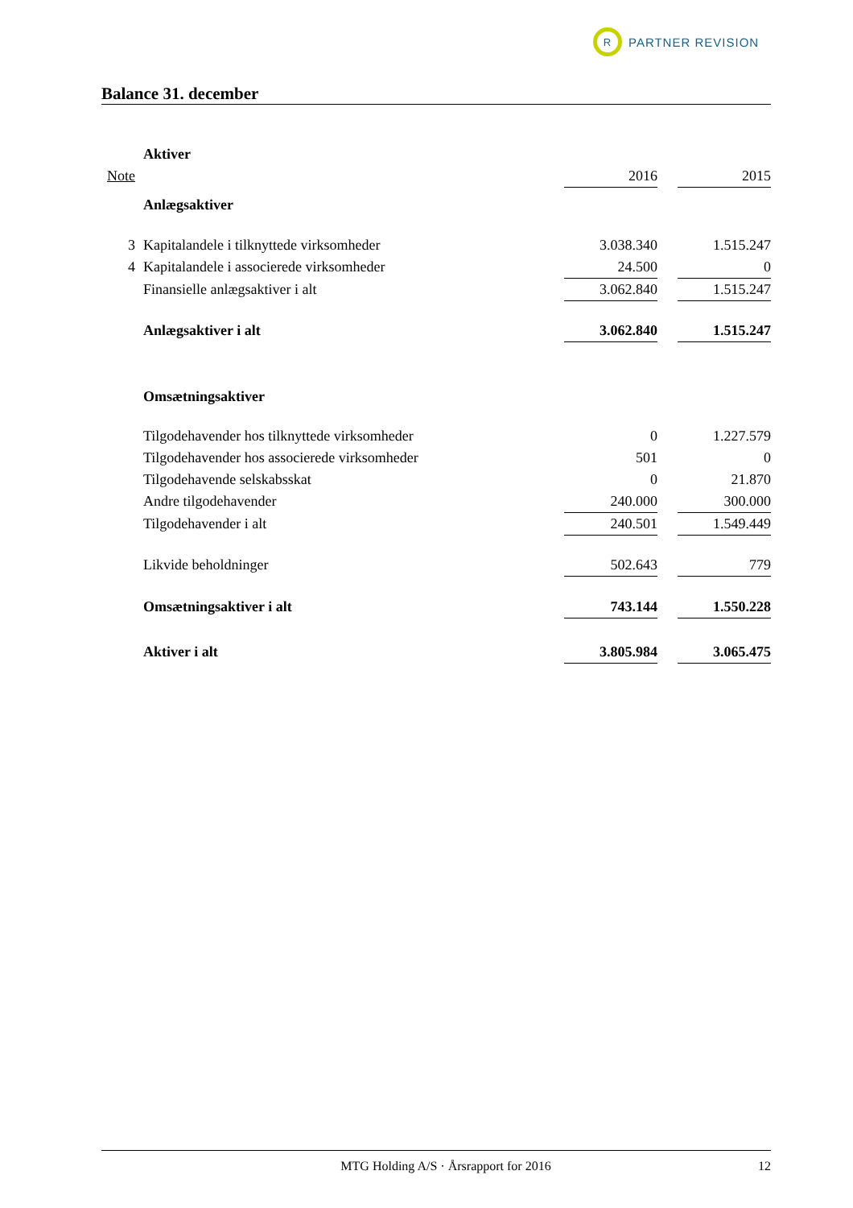R
PARTNER REVISION
Balance 31. december
| | Aktiver | | | |
| Note | | 2016 | | 2015 |
| | Anlægsaktiver | | | |
| 3 | Kapitalandele i tilknyttede virksomheder | 3.038.340 | | 1.515.247 |
| 4 | Kapitalandele i associerede virksomheder | 24.500 | | 0 |
| | Finansielle anlægsaktiver i alt | 3.062.840 | | 1.515.247 |
| | Anlægsaktiver i alt | 3.062.840 | | 1.515.247 |
| | Omsætningsaktiver | | | |
| | Tilgodehavender hos tilknyttede virksomheder | 0 | | 1.227.579 |
| | Tilgodehavender hos associerede virksomheder | 501 | | 0 |
| | Tilgodehavende selskabsskat | 0 | | 21.870 |
| | Andre tilgodehavender | 240.000 | | 300.000 |
| | Tilgodehavender i alt | 240.501 | | 1.549.449 |
| | Likvide beholdninger | 502.643 | | 779 |
| | Omsætningsaktiver i alt | 743.144 | | 1.550.228 |
| | Aktiver i alt | 3.805.984 | | 3.065.475 |
MTG Holding A/S · Årsrapport for 2016 12